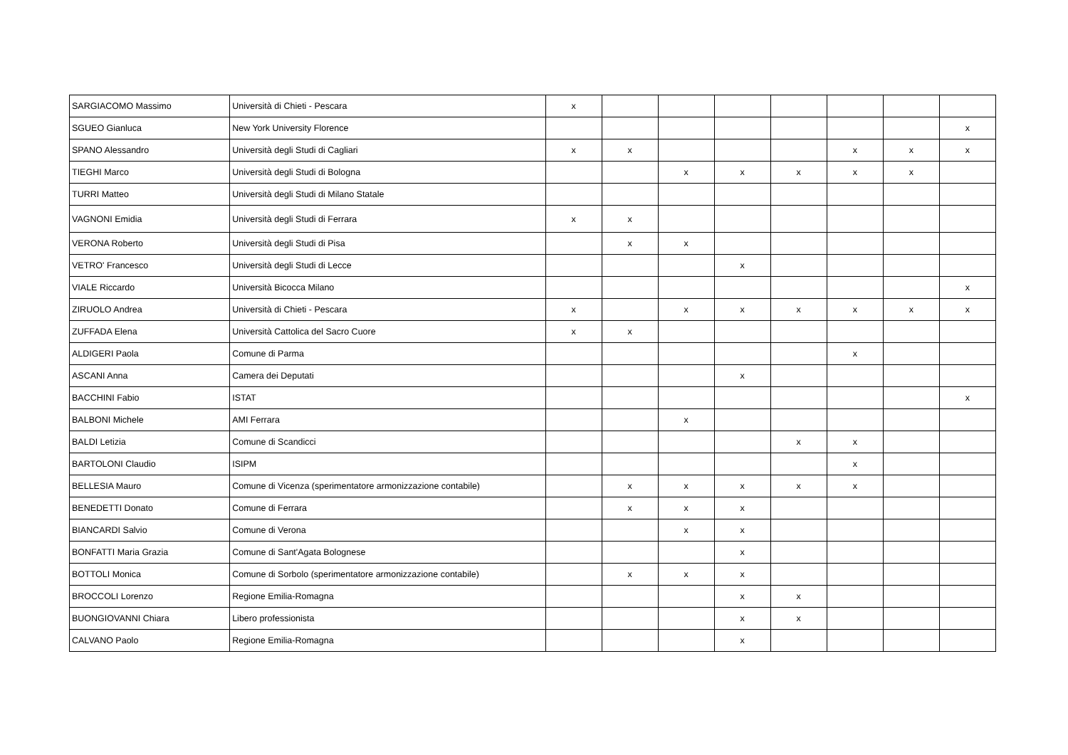| SARGIACOMO Massimo | Università di Chieti - Pescara | x | | | | | | | |
| SGUEO Gianluca | New York University Florence | | | | | | | | x |
| SPANO Alessandro | Università degli Studi di Cagliari | x | x | | | | x | x | x |
| TIEGHI Marco | Università degli Studi di Bologna | | | x | x | x | x | x | |
| TURRI Matteo | Università degli Studi di Milano Statale | | | | | | | | |
| VAGNONI Emidia | Università degli Studi di Ferrara | x | x | | | | | | |
| VERONA Roberto | Università degli Studi di Pisa | | x | x | | | | | |
| VETRO' Francesco | Università degli Studi di Lecce | | | | x | | | | |
| VIALE Riccardo | Università Bicocca Milano | | | | | | | | x |
| ZIRUOLO Andrea | Università di Chieti - Pescara | x | | x | x | x | x | x | x |
| ZUFFADA Elena | Università Cattolica del Sacro Cuore | x | x | | | | | | |
| ALDIGERI Paola | Comune di Parma | | | | | | x | | |
| ASCANI Anna | Camera dei Deputati | | | | x | | | | |
| BACCHINI Fabio | ISTAT | | | | | | | | x |
| BALBONI Michele | AMI Ferrara | | | x | | | | | |
| BALDI Letizia | Comune di Scandicci | | | | | x | x | | |
| BARTOLONI Claudio | ISIPM | | | | | | x | | |
| BELLESIA Mauro | Comune di Vicenza (sperimentatore armonizzazione contabile) | | x | x | x | x | x | | |
| BENEDETTI Donato | Comune di Ferrara | | x | x | x | | | | |
| BIANCARDI Salvio | Comune di Verona | | | x | x | | | | |
| BONFATTI Maria Grazia | Comune di Sant'Agata Bolognese | | | | x | | | | |
| BOTTOLI Monica | Comune di Sorbolo (sperimentatore armonizzazione contabile) | | x | x | x | | | | |
| BROCCOLI Lorenzo | Regione Emilia-Romagna | | | | x | x | | | |
| BUONGIOVANNI Chiara | Libero professionista | | | | x | x | | | |
| CALVANO Paolo | Regione Emilia-Romagna | | | | x | | | | |